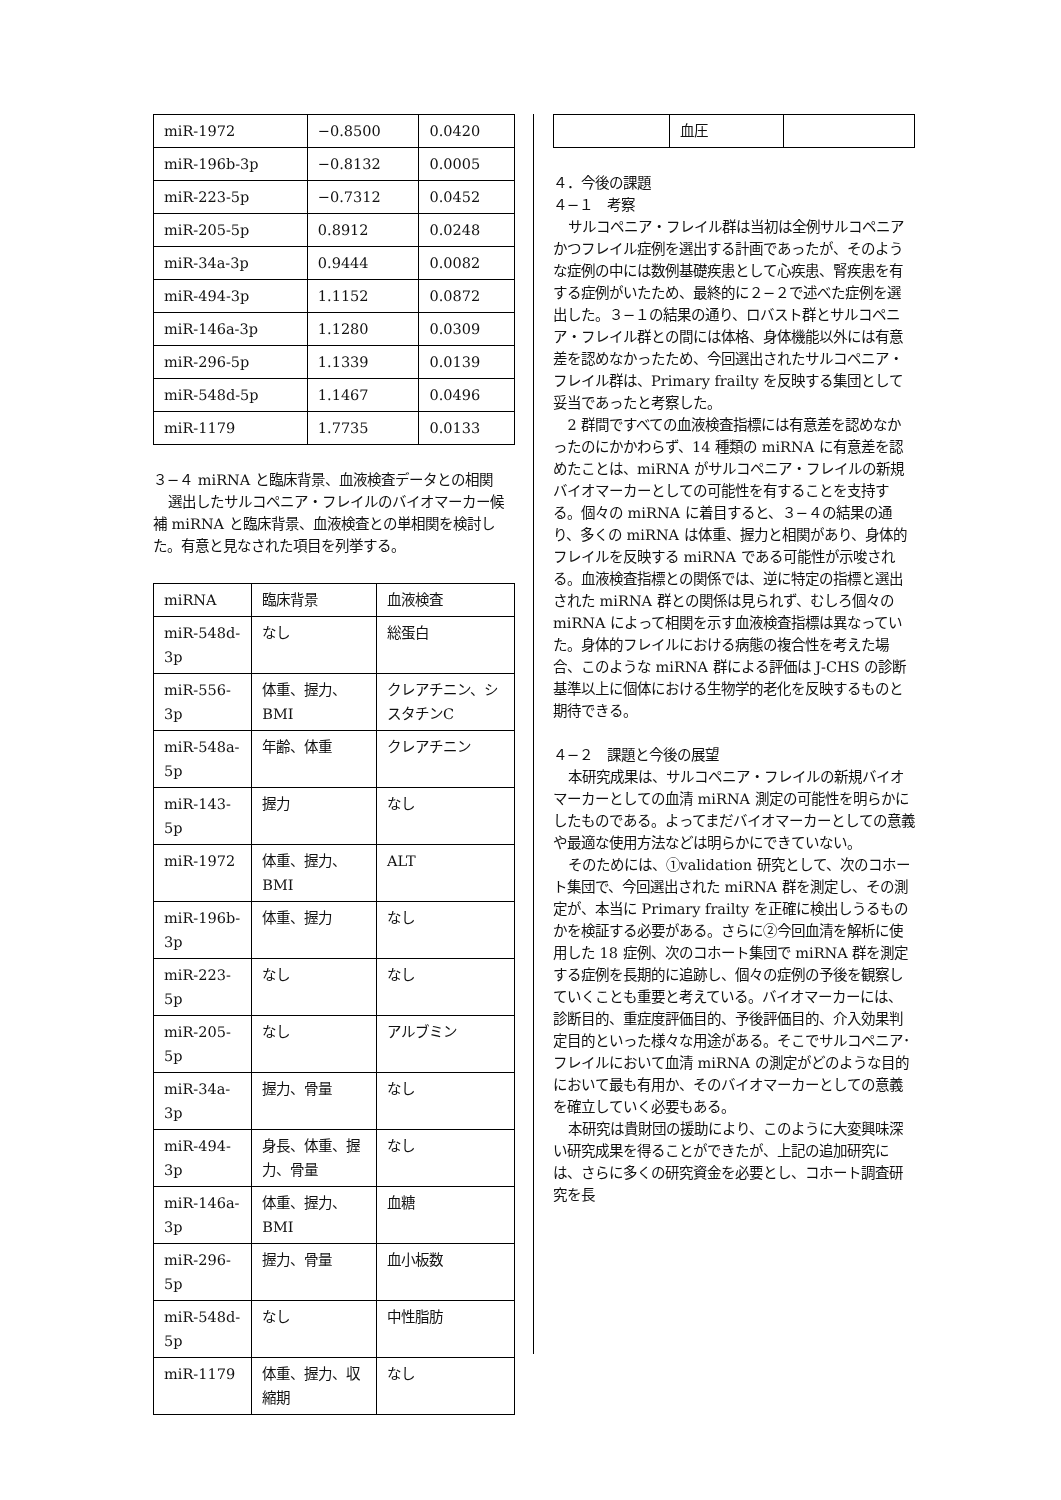| miR-1972 | −0.8500 | 0.0420 |
| miR-196b-3p | −0.8132 | 0.0005 |
| miR-223-5p | −0.7312 | 0.0452 |
| miR-205-5p | 0.8912 | 0.0248 |
| miR-34a-3p | 0.9444 | 0.0082 |
| miR-494-3p | 1.1152 | 0.0872 |
| miR-146a-3p | 1.1280 | 0.0309 |
| miR-296-5p | 1.1339 | 0.0139 |
| miR-548d-5p | 1.1467 | 0.0496 |
| miR-1179 | 1.7735 | 0.0133 |
３−４ miRNA と臨床背景、血液検査データとの相関
選出したサルコペニア・フレイルのバイオマーカー候補 miRNA と臨床背景、血液検査との単相関を検討した。有意と見なされた項目を列挙する。
| miRNA | 臨床背景 | 血液検査 |
| miR-548d-3p | なし | 総蛋白 |
| miR-556-3p | 体重、握力、BMI | クレアチニン、シスタチンC |
| miR-548a-5p | 年齢、体重 | クレアチニン |
| miR-143-5p | 握力 | なし |
| miR-1972 | 体重、握力、BMI | ALT |
| miR-196b-3p | 体重、握力 | なし |
| miR-223-5p | なし | なし |
| miR-205-5p | なし | アルブミン |
| miR-34a-3p | 握力、骨量 | なし |
| miR-494-3p | 身長、体重、握力、骨量 | なし |
| miR-146a-3p | 体重、握力、BMI | 血糖 |
| miR-296-5p | 握力、骨量 | 血小板数 |
| miR-548d-5p | なし | 中性脂肪 |
| miR-1179 | 体重、握力、収縮期 | なし |
| | 血圧 | |
４．今後の課題
４−１　考察
サルコペニア・フレイル群は当初は全例サルコペニアかつフレイル症例を選出する計画であったが、そのような症例の中には数例基礎疾患として心疾患、腎疾患を有する症例がいたため、最終的に２−２で述べた症例を選出した。３−１の結果の通り、ロバスト群とサルコペニア・フレイル群との間には体格、身体機能以外には有意差を認めなかったため、今回選出されたサルコペニア・フレイル群は、Primary frailty を反映する集団として妥当であったと考察した。
2 群間ですべての血液検査指標には有意差を認めなかったのにかかわらず、14 種類の miRNA に有意差を認めたことは、miRNA がサルコペニア・フレイルの新規バイオマーカーとしての可能性を有することを支持する。個々の miRNA に着目すると、３−４の結果の通り、多くの miRNA は体重、握力と相関があり、身体的フレイルを反映する miRNA である可能性が示唆される。血液検査指標との関係では、逆に特定の指標と選出された miRNA 群との関係は見られず、むしろ個々の miRNA によって相関を示す血液検査指標は異なっていた。身体的フレイルにおける病態の複合性を考えた場合、このような miRNA 群による評価は J-CHS の診断基準以上に個体における生物学的老化を反映するものと期待できる。
４−２　課題と今後の展望
本研究成果は、サルコペニア・フレイルの新規バイオマーカーとしての血清 miRNA 測定の可能性を明らかにしたものである。よってまだバイオマーカーとしての意義や最適な使用方法などは明らかにできていない。
そのためには、①validation 研究として、次のコホート集団で、今回選出された miRNA 群を測定し、その測定が、本当に Primary frailty を正確に検出しうるものかを検証する必要がある。さらに②今回血清を解析に使用した 18 症例、次のコホート集団で miRNA 群を測定する症例を長期的に追跡し、個々の症例の予後を観察していくことも重要と考えている。バイオマーカーには、診断目的、重症度評価目的、予後評価目的、介入効果判定目的といった様々な用途がある。そこでサルコペニア･フレイルにおいて血清 miRNA の測定がどのような目的において最も有用か、そのバイオマーカーとしての意義を確立していく必要もある。
本研究は貴財団の援助により、このように大変興味深い研究成果を得ることができたが、上記の追加研究には、さらに多くの研究資金を必要とし、コホート調査研究を長